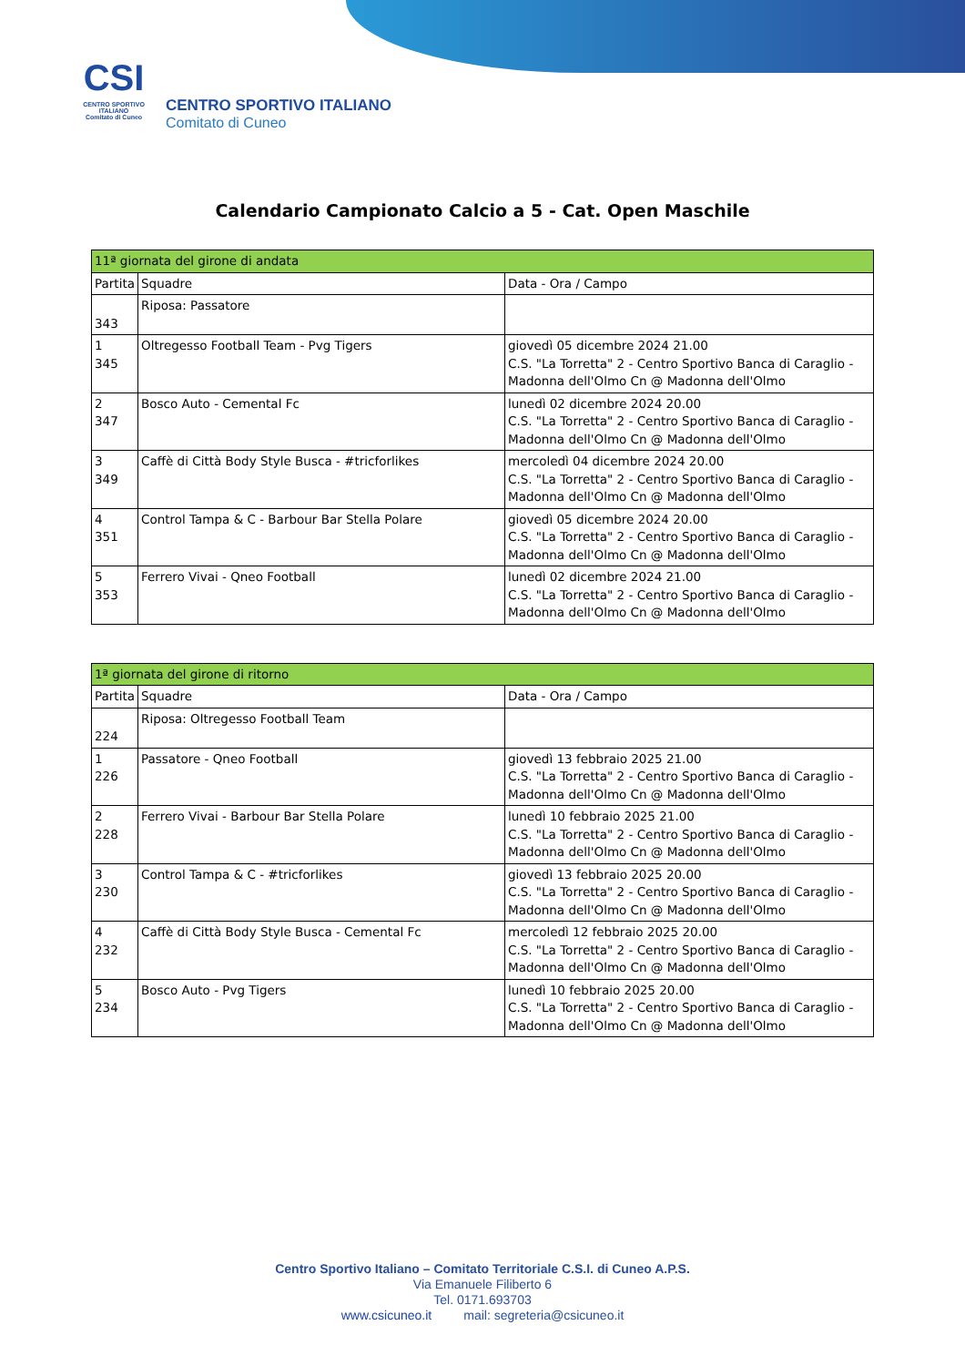CSI
CENTRO SPORTIVO ITALIANO
Comitato di Cuneo
CENTRO SPORTIVO ITALIANO
Comitato di Cuneo
Calendario Campionato Calcio a 5 - Cat. Open Maschile
| 11ª giornata del girone di andata | | |
| Partita | Squadre | Data - Ora / Campo |
| 343 | Riposa: Passatore | |
| 1 345 | Oltregesso Football Team - Pvg Tigers | giovedì 05 dicembre 2024 21.00 C.S. "La Torretta" 2 - Centro Sportivo Banca di Caraglio - Madonna dell'Olmo Cn @ Madonna dell'Olmo |
| 2 347 | Bosco Auto - Cemental Fc | lunedì 02 dicembre 2024 20.00 C.S. "La Torretta" 2 - Centro Sportivo Banca di Caraglio - Madonna dell'Olmo Cn @ Madonna dell'Olmo |
| 3 349 | Caffè di Città Body Style Busca - #tricforlikes | mercoledì 04 dicembre 2024 20.00 C.S. "La Torretta" 2 - Centro Sportivo Banca di Caraglio - Madonna dell'Olmo Cn @ Madonna dell'Olmo |
| 4 351 | Control Tampa & C - Barbour Bar Stella Polare | giovedì 05 dicembre 2024 20.00 C.S. "La Torretta" 2 - Centro Sportivo Banca di Caraglio - Madonna dell'Olmo Cn @ Madonna dell'Olmo |
| 5 353 | Ferrero Vivai - Qneo Football | lunedì 02 dicembre 2024 21.00 C.S. "La Torretta" 2 - Centro Sportivo Banca di Caraglio - Madonna dell'Olmo Cn @ Madonna dell'Olmo |
| 1ª giornata del girone di ritorno | | |
| Partita | Squadre | Data - Ora / Campo |
| 224 | Riposa: Oltregesso Football Team | |
| 1 226 | Passatore - Qneo Football | giovedì 13 febbraio 2025 21.00 C.S. "La Torretta" 2 - Centro Sportivo Banca di Caraglio - Madonna dell'Olmo Cn @ Madonna dell'Olmo |
| 2 228 | Ferrero Vivai - Barbour Bar Stella Polare | lunedì 10 febbraio 2025 21.00 C.S. "La Torretta" 2 - Centro Sportivo Banca di Caraglio - Madonna dell'Olmo Cn @ Madonna dell'Olmo |
| 3 230 | Control Tampa & C - #tricforlikes | giovedì 13 febbraio 2025 20.00 C.S. "La Torretta" 2 - Centro Sportivo Banca di Caraglio - Madonna dell'Olmo Cn @ Madonna dell'Olmo |
| 4 232 | Caffè di Città Body Style Busca - Cemental Fc | mercoledì 12 febbraio 2025 20.00 C.S. "La Torretta" 2 - Centro Sportivo Banca di Caraglio - Madonna dell'Olmo Cn @ Madonna dell'Olmo |
| 5 234 | Bosco Auto - Pvg Tigers | lunedì 10 febbraio 2025 20.00 C.S. "La Torretta" 2 - Centro Sportivo Banca di Caraglio - Madonna dell'Olmo Cn @ Madonna dell'Olmo |
Centro Sportivo Italiano – Comitato Territoriale C.S.I. di Cuneo A.P.S.
Via Emanuele Filiberto 6
Tel. 0171.693703
www.csicuneo.it mail: segreteria@csicuneo.it